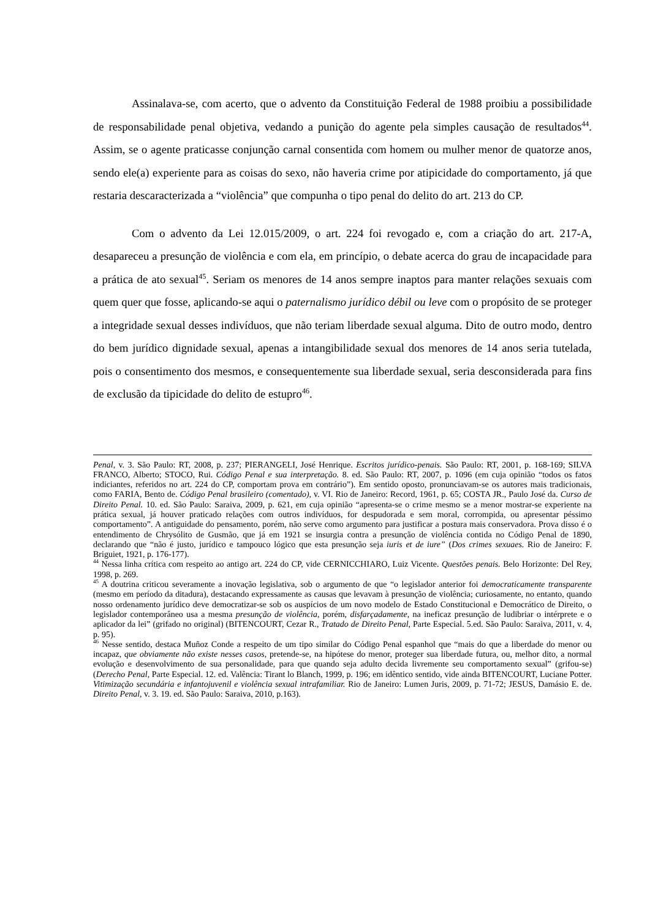Assinalava-se, com acerto, que o advento da Constituição Federal de 1988 proibiu a possibilidade de responsabilidade penal objetiva, vedando a punição do agente pela simples causação de resultados<sup>44</sup>. Assim, se o agente praticasse conjunção carnal consentida com homem ou mulher menor de quatorze anos, sendo ele(a) experiente para as coisas do sexo, não haveria crime por atipicidade do comportamento, já que restaria descaracterizada a “violência” que compunha o tipo penal do delito do art. 213 do CP.
Com o advento da Lei 12.015/2009, o art. 224 foi revogado e, com a criação do art. 217-A, desapareceu a presunção de violência e com ela, em princípio, o debate acerca do grau de incapacidade para a prática de ato sexual<sup>45</sup>. Seriam os menores de 14 anos sempre inaptos para manter relações sexuais com quem quer que fosse, aplicando-se aqui o paternalismo jurídico débil ou leve com o propósito de se proteger a integridade sexual desses indivíduos, que não teriam liberdade sexual alguma. Dito de outro modo, dentro do bem jurídico dignidade sexual, apenas a intangibilidade sexual dos menores de 14 anos seria tutelada, pois o consentimento dos mesmos, e consequentemente sua liberdade sexual, seria desconsiderada para fins de exclusão da tipicidade do delito de estupro<sup>46</sup>.
Penal, v. 3. São Paulo: RT, 2008, p. 237; PIERANGELI, José Henrique. Escritos jurídico-penais. São Paulo: RT, 2001, p. 168-169; SILVA FRANCO, Alberto; STOCO, Rui. Código Penal e sua interpretação. 8. ed. São Paulo: RT, 2007, p. 1096 (em cuja opinião “todos os fatos indiciantes, referidos no art. 224 do CP, comportam prova em contrário”). Em sentido oposto, pronunciavam-se os autores mais tradicionais, como FARIA, Bento de. Código Penal brasileiro (comentado), v. VI. Rio de Janeiro: Record, 1961, p. 65; COSTA JR., Paulo José da. Curso de Direito Penal. 10. ed. São Paulo: Saraiva, 2009, p. 621, em cuja opinião “apresenta-se o crime mesmo se a menor mostrar-se experiente na prática sexual, já houver praticado relações com outros indivíduos, for despudorada e sem moral, corrompida, ou apresentar péssimo comportamento”. A antiguidade do pensamento, porém, não serve como argumento para justificar a postura mais conservadora. Prova disso é o entendimento de Chrysólito de Gusmão, que já em 1921 se insurgia contra a presunção de violência contida no Código Penal de 1890, declarando que “não é justo, jurídico e tampouco lógico que esta presunção seja iuris et de iure” (Dos crimes sexuaes. Rio de Janeiro: F. Briguiet, 1921, p. 176-177).
<sup>44</sup> Nessa linha crítica com respeito ao antigo art. 224 do CP, vide CERNICCHIARO, Luiz Vicente. Questões penais. Belo Horizonte: Del Rey, 1998, p. 269.
<sup>45</sup> A doutrina criticou severamente a inovação legislativa, sob o argumento de que “o legislador anterior foi democraticamente transparente (mesmo em período da ditadura), destacando expressamente as causas que levavam à presunção de violência; curiosamente, no entanto, quando nosso ordenamento jurídico deve democratizar-se sob os auspícios de um novo modelo de Estado Constitucional e Democrático de Direito, o legislador contemporâneo usa a mesma presunção de violência, porém, disfarçadamente, na ineficaz presunção de ludibriar o intérprete e o aplicador da lei” (grifado no original) (BITENCOURT, Cezar R., Tratado de Direito Penal, Parte Especial. 5.ed. São Paulo: Saraiva, 2011, v. 4, p. 95).
<sup>46</sup> Nesse sentido, destaca Muñoz Conde a respeito de um tipo similar do Código Penal espanhol que “mais do que a liberdade do menor ou incapaz, que obviamente não existe nesses casos, pretende-se, na hipótese do menor, proteger sua liberdade futura, ou, melhor dito, a normal evolução e desenvolvimento de sua personalidade, para que quando seja adulto decida livremente seu comportamento sexual” (grifou-se) (Derecho Penal, Parte Especial. 12. ed. Valência: Tirant lo Blanch, 1999, p. 196; em idêntico sentido, vide ainda BITENCOURT, Luciane Potter. Vitimização secundária e infantojuvenil e violência sexual intrafamiliar. Rio de Janeiro: Lumen Juris, 2009, p. 71-72; JESUS, Damásio E. de. Direito Penal, v. 3. 19. ed. São Paulo: Saraiva, 2010, p.163).